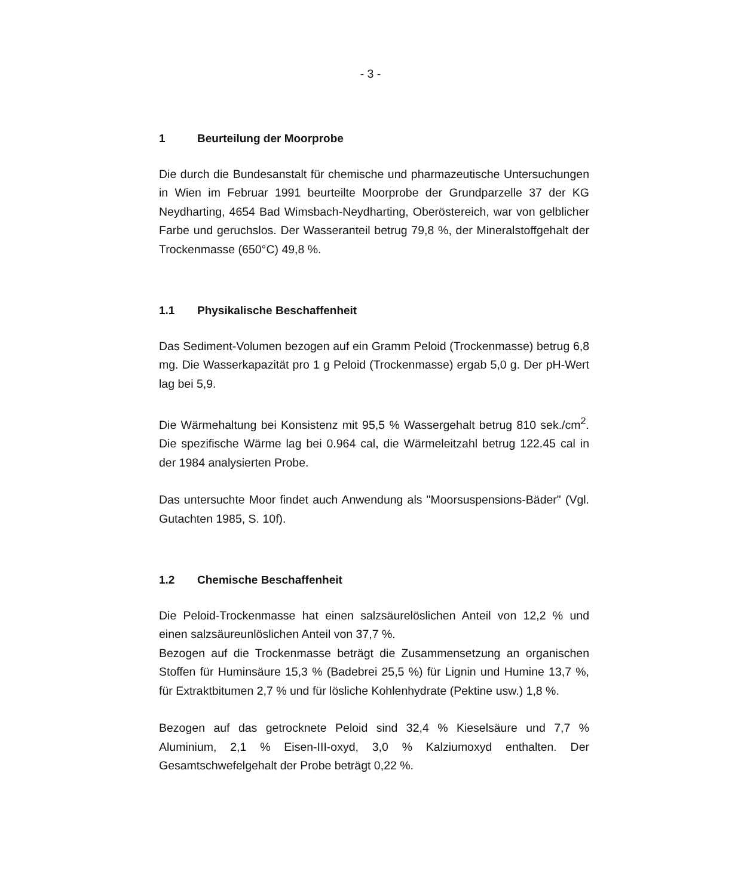- 3 -
1 Beurteilung der Moorprobe
Die durch die Bundesanstalt für chemische und pharmazeutische Untersuchungen in Wien im Februar 1991 beurteilte Moorprobe der Grundparzelle 37 der KG Neydharting, 4654 Bad Wimsbach-Neydharting, Oberöstereich, war von gelblicher Farbe und geruchslos. Der Wasseranteil betrug 79,8 %, der Mineralstoffgehalt der Trockenmasse (650°C) 49,8 %.
1.1 Physikalische Beschaffenheit
Das Sediment-Volumen bezogen auf ein Gramm Peloid (Trockenmasse) betrug 6,8 mg. Die Wasserkapazität pro 1 g Peloid (Trockenmasse) ergab 5,0 g. Der pH-Wert lag bei 5,9.
Die Wärmehaltung bei Konsistenz mit 95,5 % Wassergehalt betrug 810 sek./cm<sup>2</sup>. Die spezifische Wärme lag bei 0.964 cal, die Wärmeleitzahl betrug 122.45 cal in der 1984 analysierten Probe.
Das untersuchte Moor findet auch Anwendung als "Moorsuspensions-Bäder" (Vgl. Gutachten 1985, S. 10f).
1.2 Chemische Beschaffenheit
Die Peloid-Trockenmasse hat einen salzsäurelöslichen Anteil von 12,2 % und einen salzsäureunlöslichen Anteil von 37,7 %.
Bezogen auf die Trockenmasse beträgt die Zusammensetzung an organischen Stoffen für Huminsäure 15,3 % (Badebrei 25,5 %) für Lignin und Humine 13,7 %, für Extraktbitumen 2,7 % und für lösliche Kohlenhydrate (Pektine usw.) 1,8 %.
Bezogen auf das getrocknete Peloid sind 32,4 % Kieselsäure und 7,7 % Aluminium, 2,1 % Eisen-III-oxyd, 3,0 % Kalziumoxyd enthalten. Der Gesamtschwefelgehalt der Probe beträgt 0,22 %.